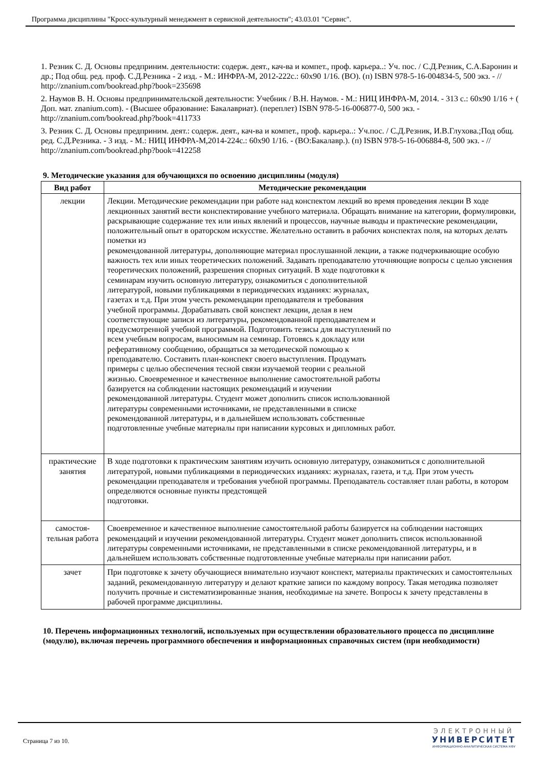Программа дисциплины "Кросс-культурный менеджмент в сервисной деятельности"; 43.03.01 "Сервис".
1. Резник С. Д. Основы предприним. деятельности: содерж. деят., кач-ва и компет., проф. карьера..: Уч. пос. / С.Д.Резник, С.А.Баронин и др.; Под общ. ред. проф. С.Д.Резника - 2 изд. - М.: ИНФРА-М, 2012-222с.: 60x90 1/16. (ВО). (п) ISBN 978-5-16-004834-5, 500 экз. - // http://znanium.com/bookread.php?book=235698
2. Наумов В. Н. Основы предпринимательской деятельности: Учебник / В.Н. Наумов. - М.: НИЦ ИНФРА-М, 2014. - 313 с.: 60x90 1/16 + ( Доп. мат. znanium.com). - (Высшее образование: Бакалавриат). (переплет) ISBN 978-5-16-006877-0, 500 экз. - http://znanium.com/bookread.php?book=411733
3. Резник С. Д. Основы предприним. деят.: содерж. деят., кач-ва и компет., проф. карьера..: Уч.пос. / С.Д.Резник, И.В.Глухова.;Под общ. ред. С.Д.Резника. - 3 изд. - М.: НИЦ ИНФРА-М,2014-224с.: 60x90 1/16. - (ВО:Бакалавр.). (п) ISBN 978-5-16-006884-8, 500 экз. - // http://znanium.com/bookread.php?book=412258
9. Методические указания для обучающихся по освоению дисциплины (модуля)
| Вид работ | Методические рекомендации |
| --- | --- |
| лекции | Лекции. Методические рекомендации при работе над конспектом лекций во время проведения лекции В ходе лекционных занятий вести конспектирование учебного материала. Обращать внимание на категории, формулировки, раскрывающие содержание тех или иных явлений и процессов, научные выводы и практические рекомендации, положительный опыт в ораторском искусстве. Желательно оставить в рабочих конспектах поля, на которых делать пометки из рекомендованной литературы, дополняющие материал прослушанной лекции, а также подчеркивающие особую важность тех или иных теоретических положений. Задавать преподавателю уточняющие вопросы с целью уяснения теоретических положений, разрешения спорных ситуаций. В ходе подготовки к семинарам изучить основную литературу, ознакомиться с дополнительной литературой, новыми публикациями в периодических изданиях: журналах, газетах и т.д. При этом учесть рекомендации преподавателя и требования учебной программы. Дорабатывать свой конспект лекции, делая в нем соответствующие записи из литературы, рекомендованной преподавателем и предусмотренной учебной программой. Подготовить тезисы для выступлений по всем учебным вопросам, выносимым на семинар. Готовясь к докладу или реферативному сообщению, обращаться за методической помощью к преподавателю. Составить план-конспект своего выступления. Продумать примеры с целью обеспечения тесной связи изучаемой теории с реальной жизнью. Своевременное и качественное выполнение самостоятельной работы базируется на соблюдении настоящих рекомендаций и изучении рекомендованной литературы. Студент может дополнить список использованной литературы современными источниками, не представленными в списке рекомендованной литературы, и в дальнейшем использовать собственные подготовленные учебные материалы при написании курсовых и дипломных работ. |
| практические занятия | В ходе подготовки к практическим занятиям изучить основную литературу, ознакомиться с дополнительной литературой, новыми публикациями в периодических изданиях: журналах, газета, и т.д. При этом учесть рекомендации преподавателя и требования учебной программы. Преподаватель составляет план работы, в котором определяются основные пункты предстоящей подготовки. |
| самостоя-тельная работа | Своевременное и качественное выполнение самостоятельной работы базируется на соблюдении настоящих рекомендаций и изучении рекомендованной литературы. Студент может дополнить список использованной литературы современными источниками, не представленными в списке рекомендованной литературы, и в дальнейшем использовать собственные подготовленные учебные материалы при написании работ. |
| зачет | При подготовке к зачету обучающиеся внимательно изучают конспект, материалы практических и самостоятельных заданий, рекомендованную литературу и делают краткие записи по каждому вопросу. Такая методика позволяет получить прочные и систематизированные знания, необходимые на зачете. Вопросы к зачету представлены в рабочей программе дисциплины. |
10. Перечень информационных технологий, используемых при осуществлении образовательного процесса по дисциплине (модулю), включая перечень программного обеспечения и информационных справочных систем (при необходимости)
Страница 7 из 10.
ЭЛЕКТРОННЫЙ
УНИВЕРСИТЕТ
ИНФОРМАЦИОННО-АНАЛИТИЧЕСКАЯ СИСТЕМА КФУ